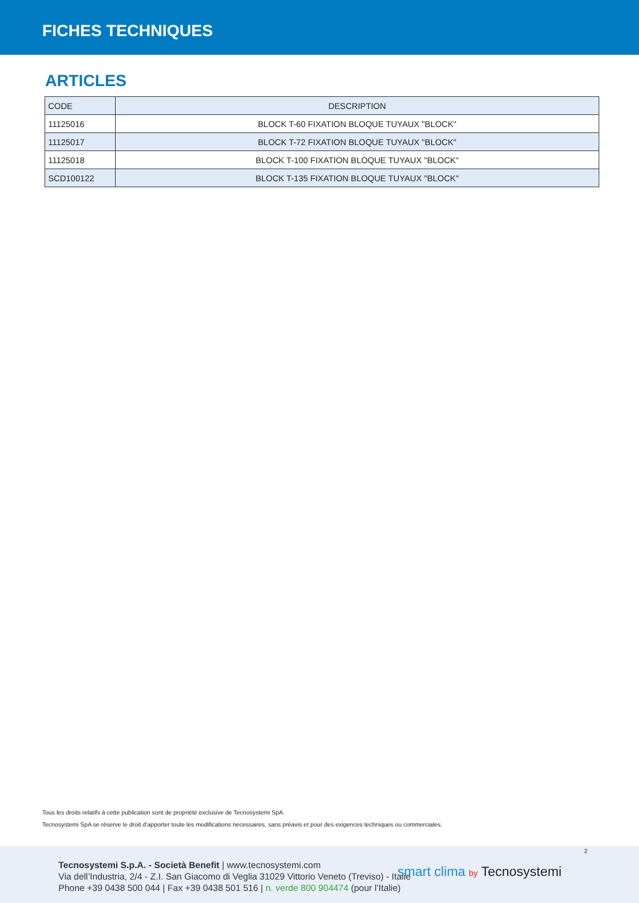FICHES TECHNIQUES
ARTICLES
| CODE | DESCRIPTION |
| --- | --- |
| 11125016 | BLOCK T-60 FIXATION BLOQUE TUYAUX "BLOCK" |
| 11125017 | BLOCK T-72 FIXATION BLOQUE TUYAUX "BLOCK" |
| 11125018 | BLOCK T-100 FIXATION BLOQUE TUYAUX "BLOCK" |
| SCD100122 | BLOCK T-135 FIXATION BLOQUE TUYAUX "BLOCK" |
Tous les droits relatifs à cette publication sont de propriété exclusive de Tecnosystemi SpA.
Tecnosystemi SpA se réserve le droit d’apporter toute les modifications necessaires, sans préavis et pour des exigences techniques ou commerciales.
2
Tecnosystemi S.p.A. - Società Benefit | www.tecnosystemi.com
Via dell’Industria, 2/4 - Z.I. San Giacomo di Veglia 31029 Vittorio Veneto (Treviso) - Italie
Phone +39 0438 500 044 | Fax +39 0438 501 516 | n. verde 800 904474 (pour l’Italie)
smart clima by Tecnosystemi